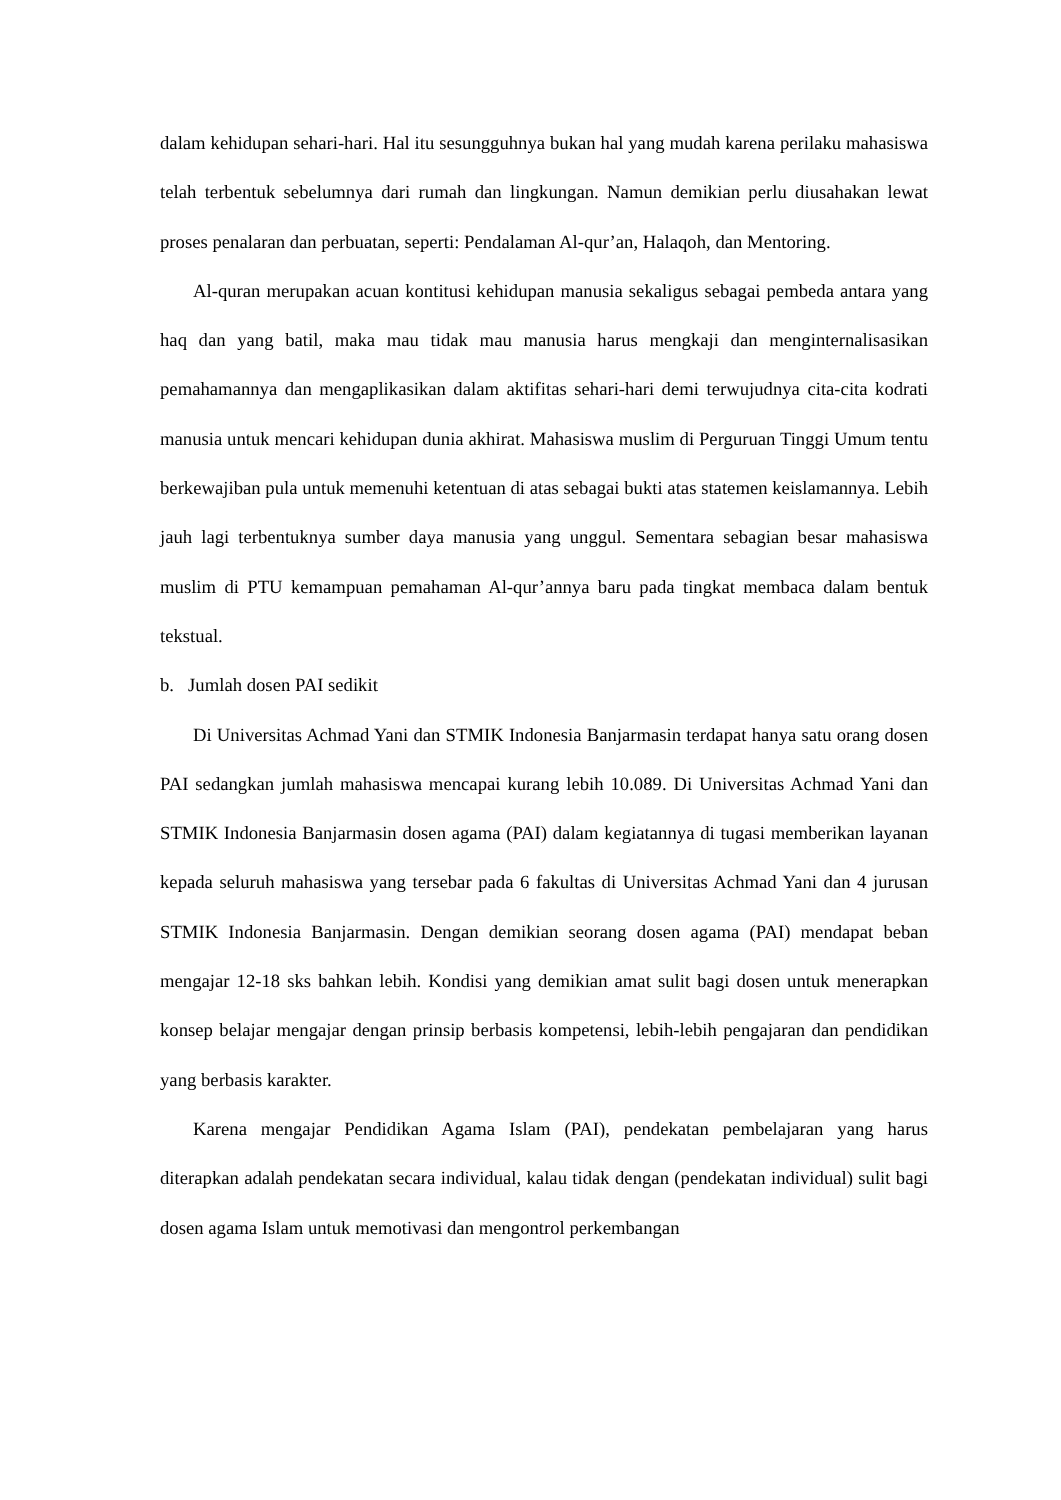dalam kehidupan sehari-hari. Hal itu sesungguhnya bukan hal yang mudah karena perilaku mahasiswa telah terbentuk sebelumnya dari rumah dan lingkungan. Namun demikian perlu diusahakan lewat proses penalaran dan perbuatan, seperti: Pendalaman Al-qur’an, Halaqoh, dan Mentoring.
Al-quran merupakan acuan kontitusi kehidupan manusia sekaligus sebagai pembeda antara yang haq dan yang batil, maka mau tidak mau manusia harus mengkaji dan menginternalisasikan pemahamannya dan mengaplikasikan dalam aktifitas sehari-hari demi terwujudnya cita-cita kodrati manusia untuk mencari kehidupan dunia akhirat. Mahasiswa muslim di Perguruan Tinggi Umum tentu berkewajiban pula untuk memenuhi ketentuan di atas sebagai bukti atas statemen keislamannya. Lebih jauh lagi terbentuknya sumber daya manusia yang unggul. Sementara sebagian besar mahasiswa muslim di PTU kemampuan pemahaman Al-qur’annya baru pada tingkat membaca dalam bentuk tekstual.
b. Jumlah dosen PAI sedikit
Di Universitas Achmad Yani dan STMIK Indonesia Banjarmasin terdapat hanya satu orang dosen PAI sedangkan jumlah mahasiswa mencapai kurang lebih 10.089. Di Universitas Achmad Yani dan STMIK Indonesia Banjarmasin dosen agama (PAI) dalam kegiatannya di tugasi memberikan layanan kepada seluruh mahasiswa yang tersebar pada 6 fakultas di Universitas Achmad Yani dan 4 jurusan STMIK Indonesia Banjarmasin. Dengan demikian seorang dosen agama (PAI) mendapat beban mengajar 12-18 sks bahkan lebih. Kondisi yang demikian amat sulit bagi dosen untuk menerapkan konsep belajar mengajar dengan prinsip berbasis kompetensi, lebih-lebih pengajaran dan pendidikan yang berbasis karakter.
Karena mengajar Pendidikan Agama Islam (PAI), pendekatan pembelajaran yang harus diterapkan adalah pendekatan secara individual, kalau tidak dengan (pendekatan individual) sulit bagi dosen agama Islam untuk memotivasi dan mengontrol perkembangan